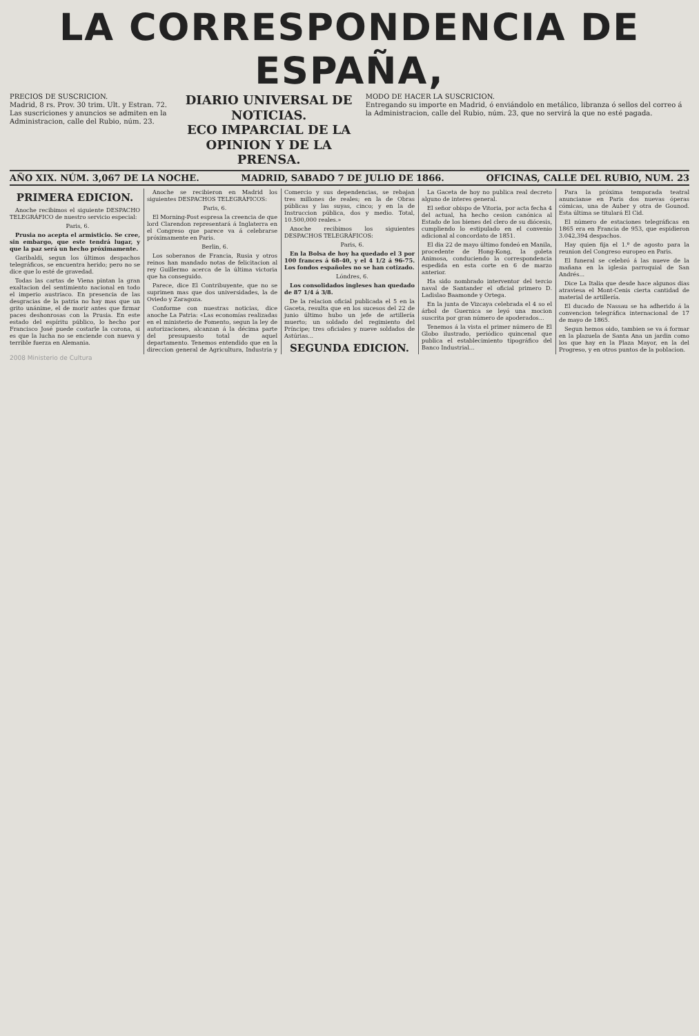LA CORRESPONDENCIA DE ESPAÑA,
PRECIOS DE SUSCRICION.
Madrid, 8 rs. Prov. 30 trim. Ult. y Estran. 72.
Las suscriciones y anuncios se admiten en la Administracion, calle del Rubio, núm. 23.
DIARIO UNIVERSAL DE NOTICIAS.
ECO IMPARCIAL DE LA OPINION Y DE LA PRENSA.
MODO DE HACER LA SUSCRICION.
Entregando su importe en Madrid, ó enviándolo en metálico, libranza ó sellos del correo á la Administracion, calle del Rubio, núm. 23, que no servirá la que no esté pagada.
AÑO XIX. NÚM. 3,067 DE LA NOCHE. MADRID, SABADO 7 DE JULIO DE 1866. OFICINAS, CALLE DEL RUBIO, NUM. 23
PRIMERA EDICION.
Anoche recibimos el siguiente DESPACHO TELEGRÁFICO de nuestro servicio especial:
Paris, 6.
Prusia no acepta el armisticio. Se cree, sin embargo, que este tendrá lugar, y que la paz será un hecho próximamente.
Garibaldi, segun los últimos despachos telegráficos, se encuentra herido; pero no se dice que lo esté de gravedad.
Todas las cartas de Viena pintan la gran exaltacion del sentimiento nacional en todo el imperio austriaco. En presencia de las desgracias de la patria no hay mas que un grito unánime, el de morir antes que firmar paces deshonrosas con la Prusia. En este estado del espíritu público, lo hecho por Francisco José puede costarle la corona, si es que la lucha no se enciende con nueva y terrible fuerza en Alemania.
Anoche se recibieron en Madrid los siguientes DESPACHOS TELEGRÁFICOS:
Paris, 6.
El Morning-Post espresa la creencia de que lord Clarendon representará á Inglaterra en el Congreso que parece va á celebrarse próximamente en Paris.
Berlin, 6.
Los soberanos de Francia, Rusia y otros reinos han mandado notas de felicitacion al rey Guillermo acerca de la última victoria que ha conseguido.
Parece, dice El Contribuyente, que no se suprimen mas que dos universidades, la de Oviedo y Zaragoza.
Conforme con nuestras noticias, dice anoche La Patria: «Las economías realizadas en el ministerio de Fomento, segun la ley de autorizaciones, alcanzan á la décima parte del presupuesto total de aquel departamento. Tenemos entendido que en la direccion general de Agricultura, Industria y Comercio y sus dependencias, se rebajan tres millones de reales; en la de Obras públicas y las suyas, cinco; y en la de Instruccion pública, dos y medio. Total, 10.500,000 reales.»
Anoche recibimos los siguientes DESPACHOS TELEGRÁFICOS:
Paris, 6.
En la Bolsa de hoy ha quedado el 3 por 100 frances á 68-40, y el 4 1/2 á 96-75. Los fondos españoles no se han cotizado.
Lóndres, 6.
Los consolidados ingleses han quedado de 87 1/4 á 3/8.
De la relacion oficial publicada el 5 en la Gaceta, resulta que en los sucesos del 22 de junio último hubo un jefe de artillería muerto; un soldado del regimiento del Príncipe; tres oficiales y nueve soldados de Astúrias...
SEGUNDA EDICION.
La Gaceta de hoy no publica real decreto alguno de interes general.
El señor obispo de Vitoria, por acta fecha 4 del actual, ha hecho cesion canónica al Estado de los bienes del clero de su diócesis, cumpliendo lo estipulado en el convenio adicional al concordato de 1851.
El dia 22 de mayo último fondeó en Manila, procedente de Hong-Kong, la goleta Animosa, conduciendo la correspondencia espedida en esta corte en 6 de marzo anterior.
Ha sido nombrado interventor del tercio naval de Santander el oficial primero D. Ladislao Baamonde y Ortega.
En la junta de Vizcaya celebrada el 4 so el árbol de Guernica se leyó una mocion suscrita por gran número de apoderados...
Tenemos á la vista el primer número de El Globo ilustrado, periódico quincenal que publica el establecimiento tipográfico del Banco Industrial...
Para la próxima temporada teatral anuncianse en Paris dos nuevas óperas cómicas, una de Auber y otra de Gounod. Esta última se titulará El Cid.
El número de estaciones telegráficas en 1865 era en Francia de 953, que espidieron 3.042,394 despachos.
Hay quien fija el 1.º de agosto para la reunion del Congreso europeo en Paris.
El funeral se celebró á las nueve de la mañana en la iglesia parroquial de San Andrés...
Dice La Italia que desde hace algunos dias atraviesa el Mont-Cenis cierta cantidad de material de artillería.
El ducado de Nassau se ha adherido á la convencion telegráfica internacional de 17 de mayo de 1865.
Segun hemos oido, tambien se va á formar en la plazuela de Santa Ana un jardin como los que hay en la Plaza Mayor, en la del Progreso, y en otros puntos de la poblacion.
2008 Ministerio de Cultura